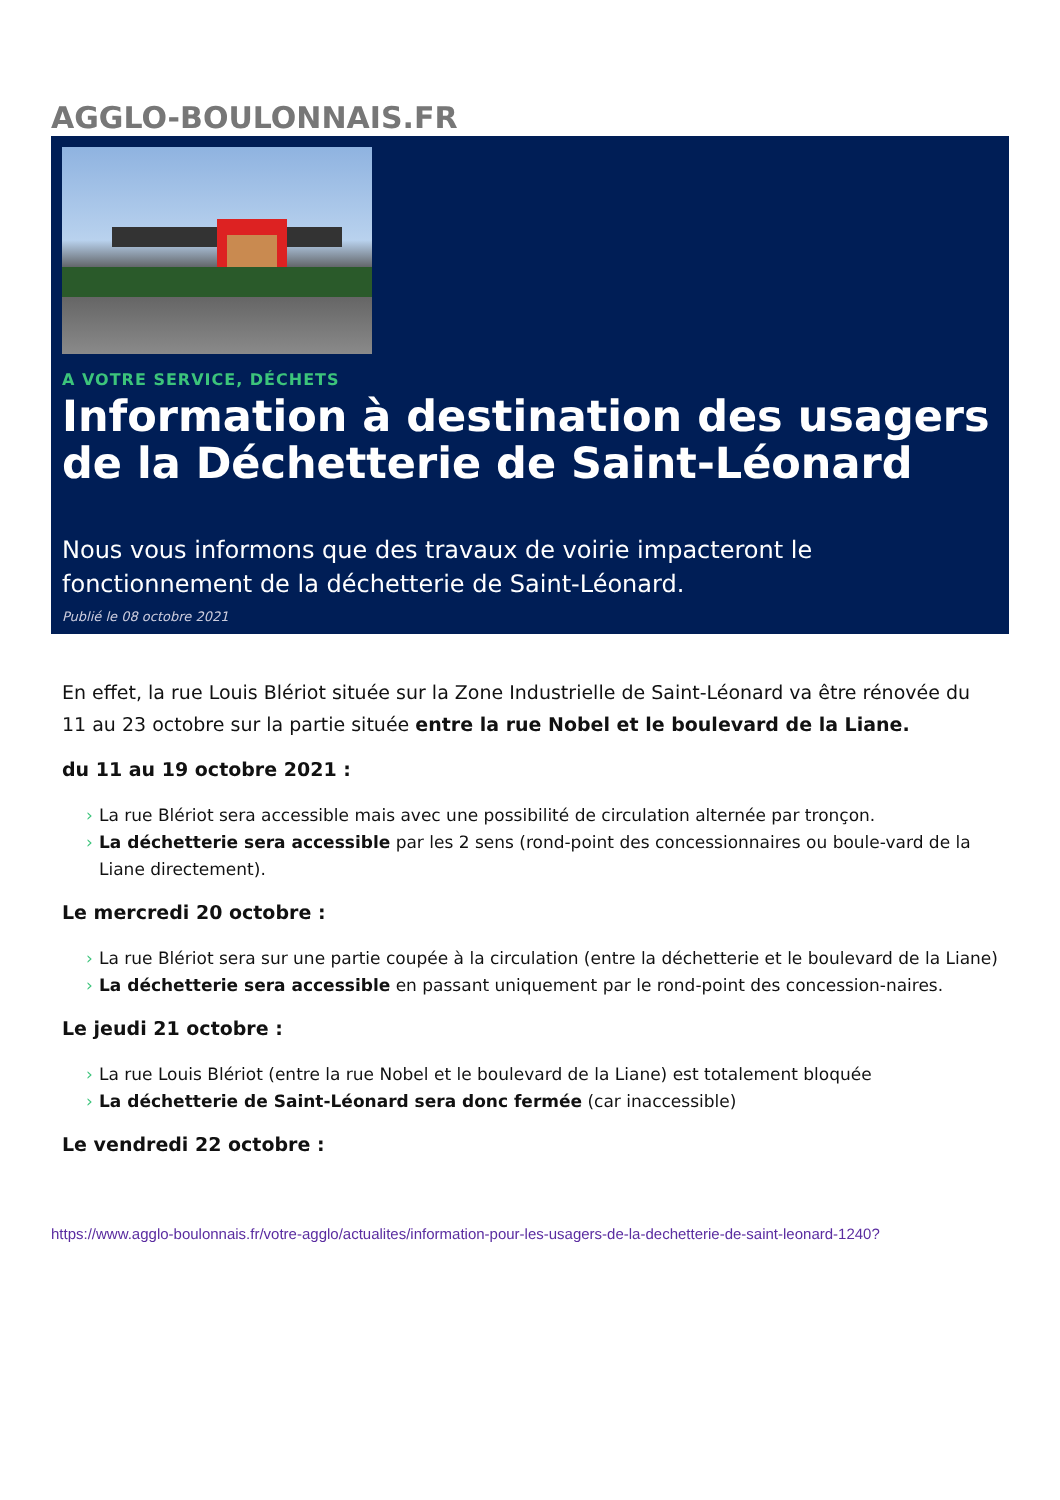AGGLO-BOULONNAIS.FR
A VOTRE SERVICE, DÉCHETS
Information à destination des usagers de la Déchetterie de Saint-Léonard
Nous vous informons que des travaux de voirie impacteront le fonctionnement de la déchetterie de Saint-Léonard.
Publié le 08 octobre 2021
En effet, la rue Louis Blériot située sur la Zone Industrielle de Saint-Léonard va être rénovée du 11 au 23 octobre sur la partie située entre la rue Nobel et le boulevard de la Liane.
du 11 au 19 octobre 2021 :
› La rue Blériot sera accessible mais avec une possibilité de circulation alternée par tronçon.
› La déchetterie sera accessible par les 2 sens (rond-point des concessionnaires ou boule-vard de la Liane directement).
Le mercredi 20 octobre :
› La rue Blériot sera sur une partie coupée à la circulation (entre la déchetterie et le boulevard de la Liane)
› La déchetterie sera accessible en passant uniquement par le rond-point des concession-naires.
Le jeudi 21 octobre :
› La rue Louis Blériot (entre la rue Nobel et le boulevard de la Liane) est totalement bloquée
› La déchetterie de Saint-Léonard sera donc fermée (car inaccessible)
Le vendredi 22 octobre :
https://www.agglo-boulonnais.fr/votre-agglo/actualites/information-pour-les-usagers-de-la-dechetterie-de-saint-leonard-1240?